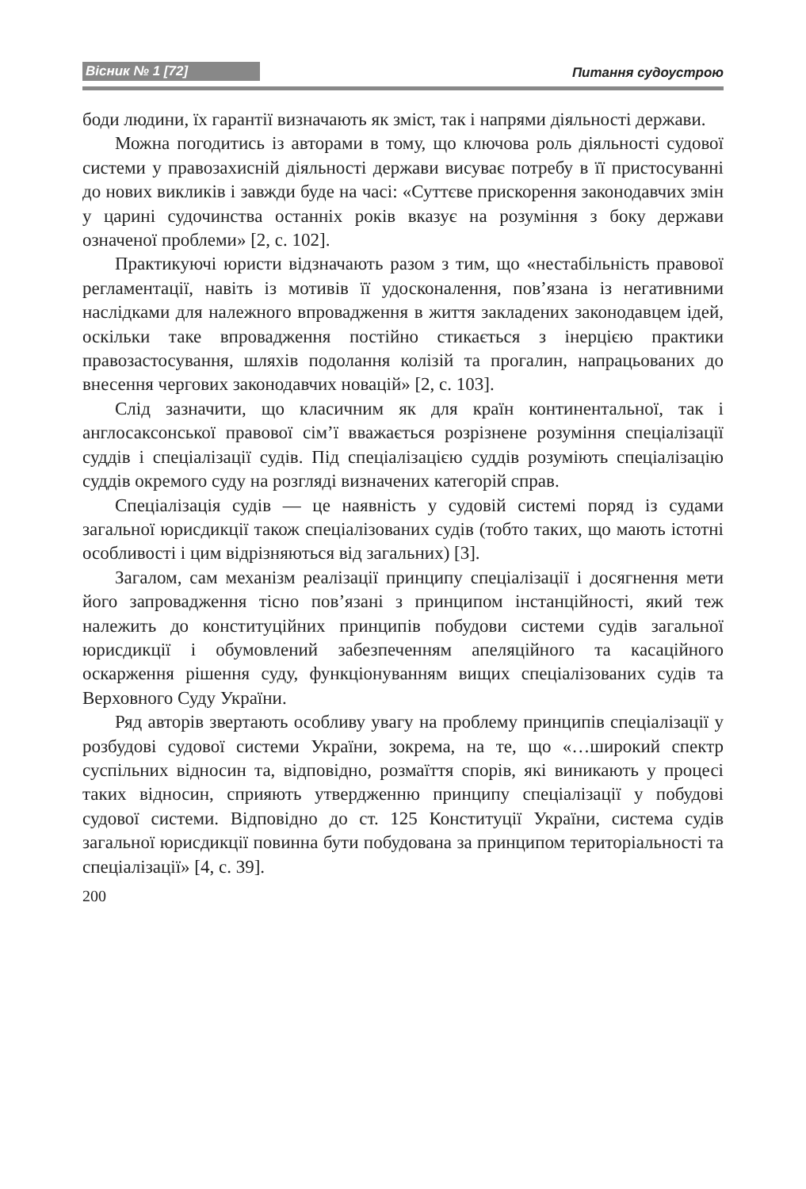Вісник № 1 [72] Питання судоустрою
боди людини, їх гарантії визначають як зміст, так і напрями діяльності держави.
Можна погодитись із авторами в тому, що ключова роль діяльності судової системи у правозахисній діяльності держави висуває потребу в її пристосуванні до нових викликів і завжди буде на часі: «Суттєве прискорення законодавчих змін у царині судочинства останніх років вказує на розуміння з боку держави означеної проблеми» [2, с. 102].
Практикуючі юристи відзначають разом з тим, що «нестабільність правової регламентації, навіть із мотивів її удосконалення, пов’язана із негативними наслідками для належного впровадження в життя закладених законодавцем ідей, оскільки таке впровадження постійно стикається з інерцією практики правозастосування, шляхів подолання колізій та прогалин, напрацьованих до внесення чергових законодавчих новацій» [2, с. 103].
Слід зазначити, що класичним як для країн континентальної, так і англосаксонської правової сім’ї вважається розрізнене розуміння спеціалізації суддів і спеціалізації судів. Під спеціалізацією суддів розуміють спеціалізацію суддів окремого суду на розгляді визначених категорій справ.
Спеціалізація судів — це наявність у судовій системі поряд із судами загальної юрисдикції також спеціалізованих судів (тобто таких, що мають істотні особливості і цим відрізняються від загальних) [3].
Загалом, сам механізм реалізації принципу спеціалізації і досягнення мети його запровадження тісно пов’язані з принципом інстанційності, який теж належить до конституційних принципів побудови системи судів загальної юрисдикції і обумовлений забезпеченням апеляційного та касаційного оскарження рішення суду, функціонуванням вищих спеціалізованих судів та Верховного Суду України.
Ряд авторів звертають особливу увагу на проблему принципів спеціалізації у розбудові судової системи України, зокрема, на те, що «…широкий спектр суспільних відносин та, відповідно, розмаїття спорів, які виникають у процесі таких відносин, сприяють утвердженню принципу спеціалізації у побудові судової системи. Відповідно до ст. 125 Конституції України, система судів загальної юрисдикції повинна бути побудована за принципом територіальності та спеціалізації» [4, с. 39].
200